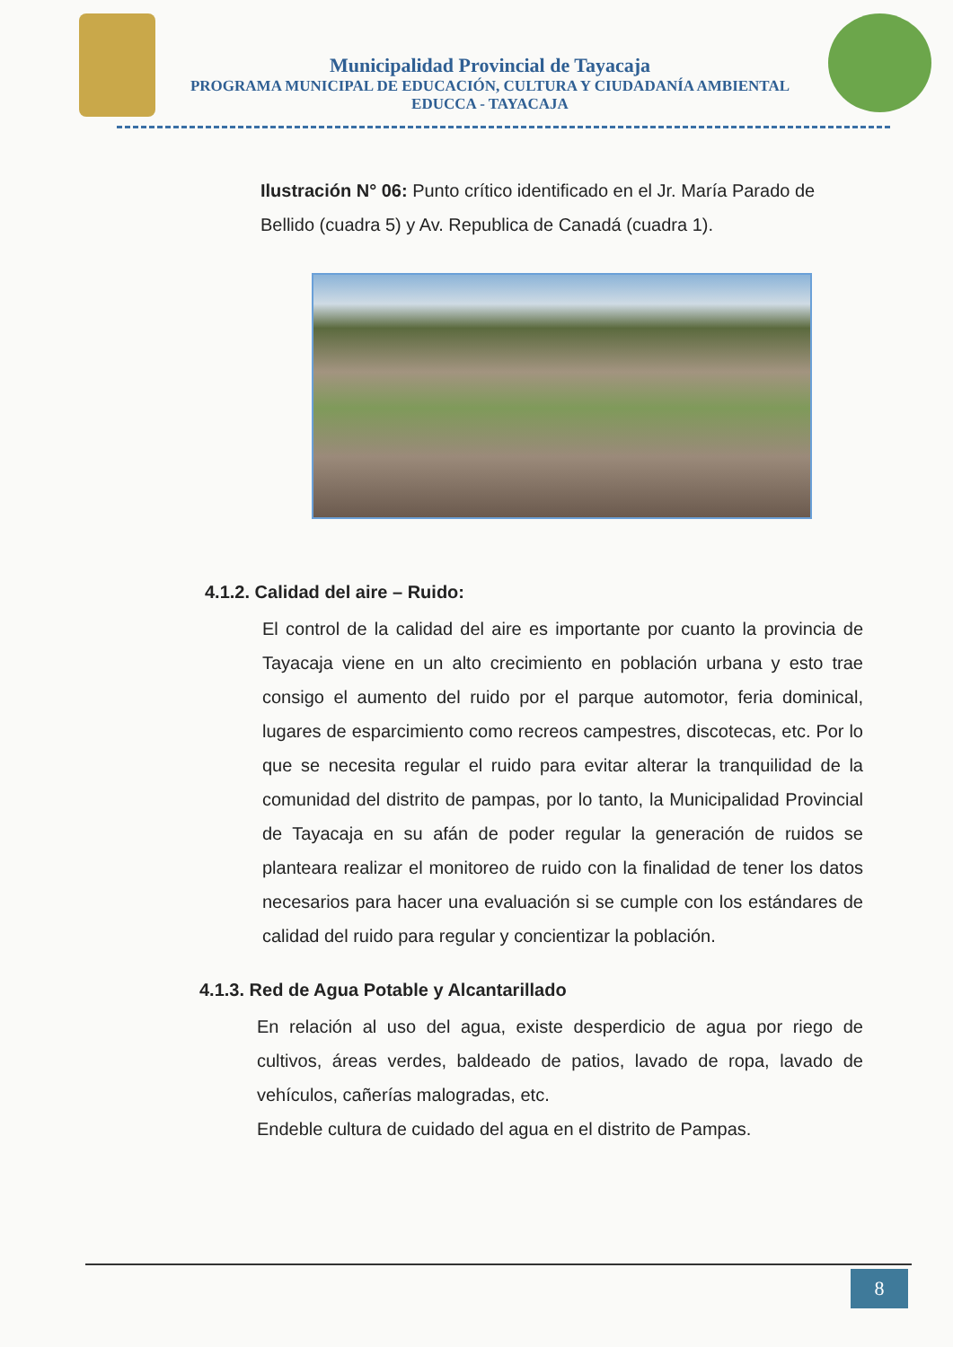Municipalidad Provincial de Tayacaja
PROGRAMA MUNICIPAL DE EDUCACIÓN, CULTURA Y CIUDADANÍA AMBIENTAL
EDUCCA - TAYACAJA
Ilustración N° 06: Punto crítico identificado en el Jr. María Parado de Bellido (cuadra 5) y Av. Republica de Canadá (cuadra 1).
4.1.2. Calidad del aire – Ruido:
El control de la calidad del aire es importante por cuanto la provincia de Tayacaja viene en un alto crecimiento en población urbana y esto trae consigo el aumento del ruido por el parque automotor, feria dominical, lugares de esparcimiento como recreos campestres, discotecas, etc. Por lo que se necesita regular el ruido para evitar alterar la tranquilidad de la comunidad del distrito de pampas, por lo tanto, la Municipalidad Provincial de Tayacaja en su afán de poder regular la generación de ruidos se planteara realizar el monitoreo de ruido con la finalidad de tener los datos necesarios para hacer una evaluación si se cumple con los estándares de calidad del ruido para regular y concientizar la población.
4.1.3. Red de Agua Potable y Alcantarillado
En relación al uso del agua, existe desperdicio de agua por riego de cultivos, áreas verdes, baldeado de patios, lavado de ropa, lavado de vehículos, cañerías malogradas, etc.
Endeble cultura de cuidado del agua en el distrito de Pampas.
8